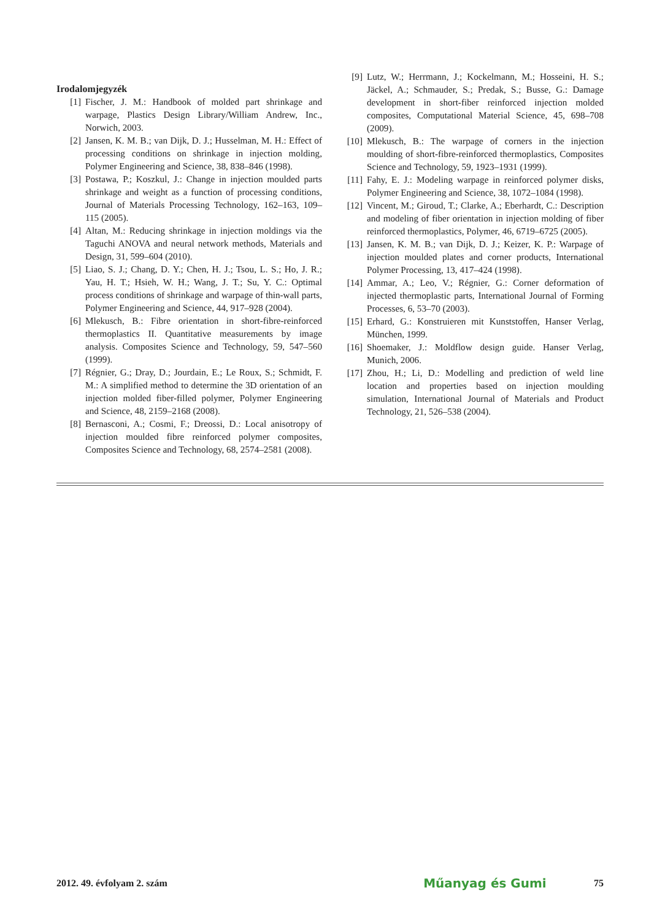Irodalomjegyzék
[1] Fischer, J. M.: Handbook of molded part shrinkage and warpage, Plastics Design Library/William Andrew, Inc., Norwich, 2003.
[2] Jansen, K. M. B.; van Dijk, D. J.; Husselman, M. H.: Effect of processing conditions on shrinkage in injection molding, Polymer Engineering and Science, 38, 838–846 (1998).
[3] Postawa, P.; Koszkul, J.: Change in injection moulded parts shrinkage and weight as a function of processing conditions, Journal of Materials Processing Technology, 162–163, 109–115 (2005).
[4] Altan, M.: Reducing shrinkage in injection moldings via the Taguchi ANOVA and neural network methods, Materials and Design, 31, 599–604 (2010).
[5] Liao, S. J.; Chang, D. Y.; Chen, H. J.; Tsou, L. S.; Ho, J. R.; Yau, H. T.; Hsieh, W. H.; Wang, J. T.; Su, Y. C.: Optimal process conditions of shrinkage and warpage of thin-wall parts, Polymer Engineering and Science, 44, 917–928 (2004).
[6] Mlekusch, B.: Fibre orientation in short-fibre-reinforced thermoplastics II. Quantitative measurements by image analysis. Composites Science and Technology, 59, 547–560 (1999).
[7] Régnier, G.; Dray, D.; Jourdain, E.; Le Roux, S.; Schmidt, F. M.: A simplified method to determine the 3D orientation of an injection molded fiber-filled polymer, Polymer Engineering and Science, 48, 2159–2168 (2008).
[8] Bernasconi, A.; Cosmi, F.; Dreossi, D.: Local anisotropy of injection moulded fibre reinforced polymer composites, Composites Science and Technology, 68, 2574–2581 (2008).
[9] Lutz, W.; Herrmann, J.; Kockelmann, M.; Hosseini, H. S.; Jäckel, A.; Schmauder, S.; Predak, S.; Busse, G.: Damage development in short-fiber reinforced injection molded composites, Computational Material Science, 45, 698–708 (2009).
[10] Mlekusch, B.: The warpage of corners in the injection moulding of short-fibre-reinforced thermoplastics, Composites Science and Technology, 59, 1923–1931 (1999).
[11] Fahy, E. J.: Modeling warpage in reinforced polymer disks, Polymer Engineering and Science, 38, 1072–1084 (1998).
[12] Vincent, M.; Giroud, T.; Clarke, A.; Eberhardt, C.: Description and modeling of fiber orientation in injection molding of fiber reinforced thermoplastics, Polymer, 46, 6719–6725 (2005).
[13] Jansen, K. M. B.; van Dijk, D. J.; Keizer, K. P.: Warpage of injection moulded plates and corner products, International Polymer Processing, 13, 417–424 (1998).
[14] Ammar, A.; Leo, V.; Régnier, G.: Corner deformation of injected thermoplastic parts, International Journal of Forming Processes, 6, 53–70 (2003).
[15] Erhard, G.: Konstruieren mit Kunststoffen, Hanser Verlag, München, 1999.
[16] Shoemaker, J.: Moldflow design guide. Hanser Verlag, Munich, 2006.
[17] Zhou, H.; Li, D.: Modelling and prediction of weld line location and properties based on injection moulding simulation, International Journal of Materials and Product Technology, 21, 526–538 (2004).
2012. 49. évfolyam 2. szám Műanyag és Gumi 75